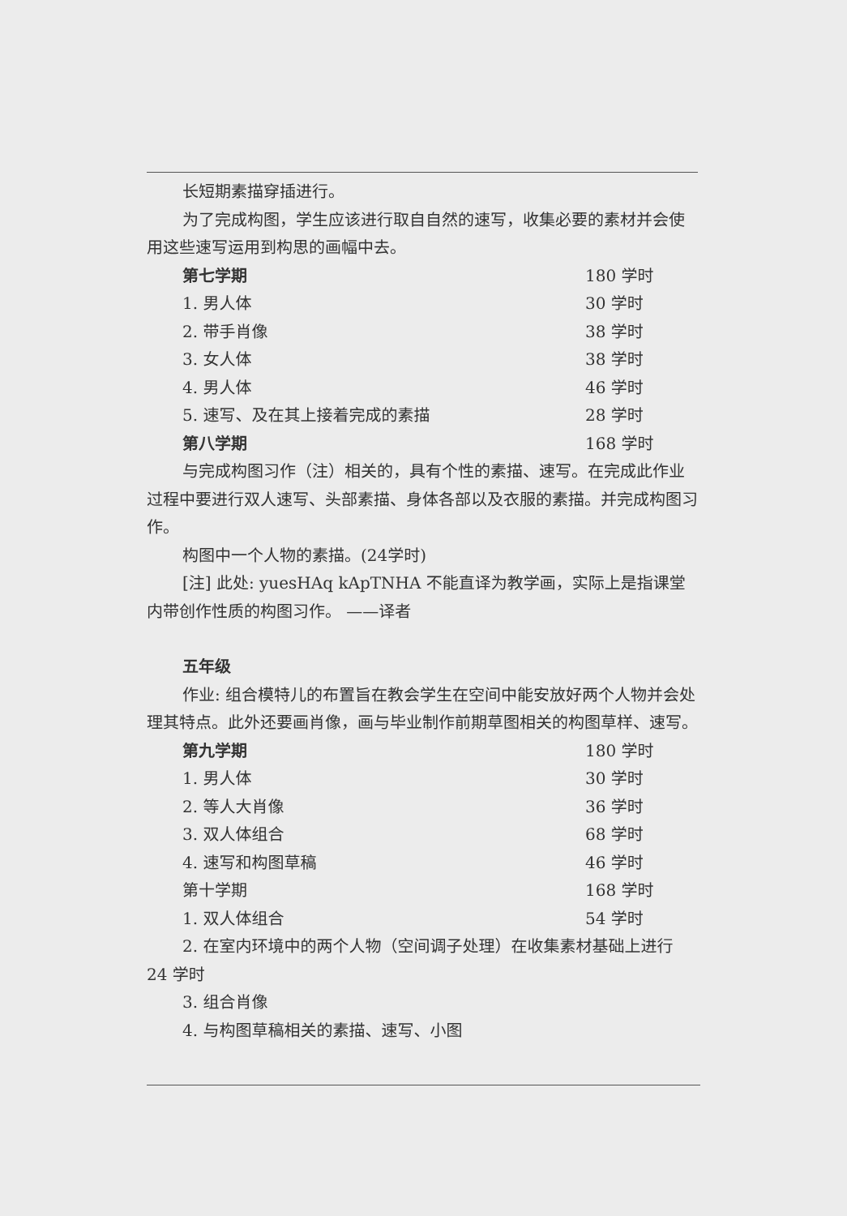长短期素描穿插进行。
为了完成构图，学生应该进行取自自然的速写，收集必要的素材并会使用这些速写运用到构思的画幅中去。
第七学期 180 学时
1. 男人体 30 学时
2. 带手肖像 38 学时
3. 女人体 38 学时
4. 男人体 46 学时
5. 速写、及在其上接着完成的素描 28 学时
第八学期 168 学时
与完成构图习作（注）相关的，具有个性的素描、速写。在完成此作业过程中要进行双人速写、头部素描、身体各部以及衣服的素描。并完成构图习作。
构图中一个人物的素描。(24学时)
[注] 此处: yuesHAq kApTNHA 不能直译为教学画，实际上是指课堂内带创作性质的构图习作。 ——译者
五年级
作业: 组合模特儿的布置旨在教会学生在空间中能安放好两个人物并会处理其特点。此外还要画肖像，画与毕业制作前期草图相关的构图草样、速写。
第九学期 180 学时
1. 男人体 30 学时
2. 等人大肖像 36 学时
3. 双人体组合 68 学时
4. 速写和构图草稿 46 学时
第十学期 168 学时
1. 双人体组合 54 学时
2. 在室内环境中的两个人物（空间调子处理）在收集素材基础上进行 24 学时
3. 组合肖像
4. 与构图草稿相关的素描、速写、小图